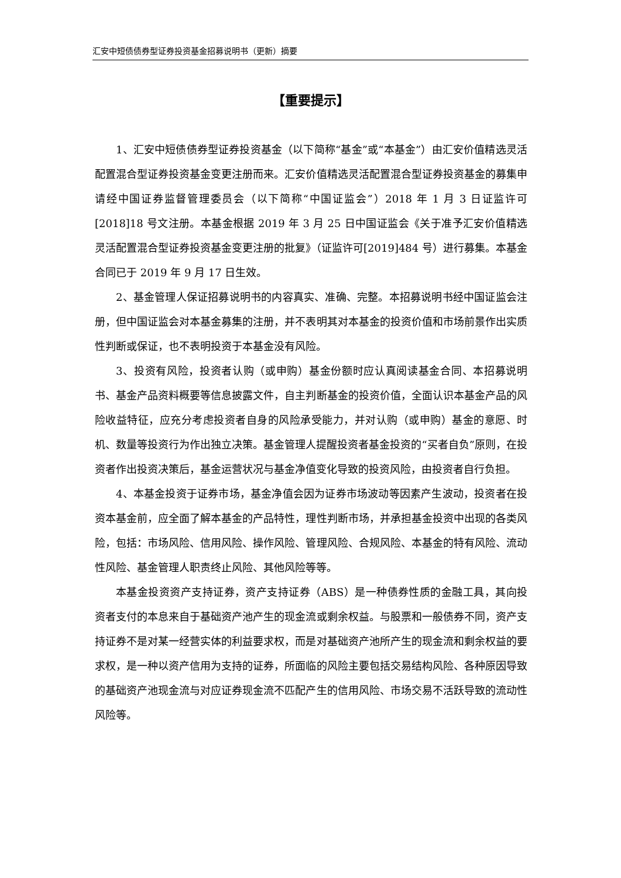汇安中短债债券型证券投资基金招募说明书（更新）摘要
【重要提示】
1、汇安中短债债券型证券投资基金（以下简称“基金”或“本基金”）由汇安价值精选灵活配置混合型证券投资基金变更注册而来。汇安价值精选灵活配置混合型证券投资基金的募集申请经中国证券监督管理委员会（以下简称“中国证监会”）2018 年 1 月 3 日证监许可[2018]18 号文注册。本基金根据 2019 年 3 月 25 日中国证监会《关于准予汇安价值精选灵活配置混合型证券投资基金变更注册的批复》（证监许可[2019]484 号）进行募集。本基金合同已于 2019 年 9 月 17 日生效。
2、基金管理人保证招募说明书的内容真实、准确、完整。本招募说明书经中国证监会注册，但中国证监会对本基金募集的注册，并不表明其对本基金的投资价值和市场前景作出实质性判断或保证，也不表明投资于本基金没有风险。
3、投资有风险，投资者认购（或申购）基金份额时应认真阅读基金合同、本招募说明书、基金产品资料概要等信息披露文件，自主判断基金的投资价值，全面认识本基金产品的风险收益特征，应充分考虑投资者自身的风险承受能力，并对认购（或申购）基金的意愿、时机、数量等投资行为作出独立决策。基金管理人提醒投资者基金投资的“买者自负”原则，在投资者作出投资决策后，基金运营状况与基金净值变化导致的投资风险，由投资者自行负担。
4、本基金投资于证券市场，基金净值会因为证券市场波动等因素产生波动，投资者在投资本基金前，应全面了解本基金的产品特性，理性判断市场，并承担基金投资中出现的各类风险，包括：市场风险、信用风险、操作风险、管理风险、合规风险、本基金的特有风险、流动性风险、基金管理人职责终止风险、其他风险等等。
本基金投资资产支持证券，资产支持证券（ABS）是一种债券性质的金融工具，其向投资者支付的本息来自于基础资产池产生的现金流或剩余权益。与股票和一般债券不同，资产支持证券不是对某一经营实体的利益要求权，而是对基础资产池所产生的现金流和剩余权益的要求权，是一种以资产信用为支持的证券，所面临的风险主要包括交易结构风险、各种原因导致的基础资产池现金流与对应证券现金流不匹配产生的信用风险、市场交易不活跃导致的流动性风险等。